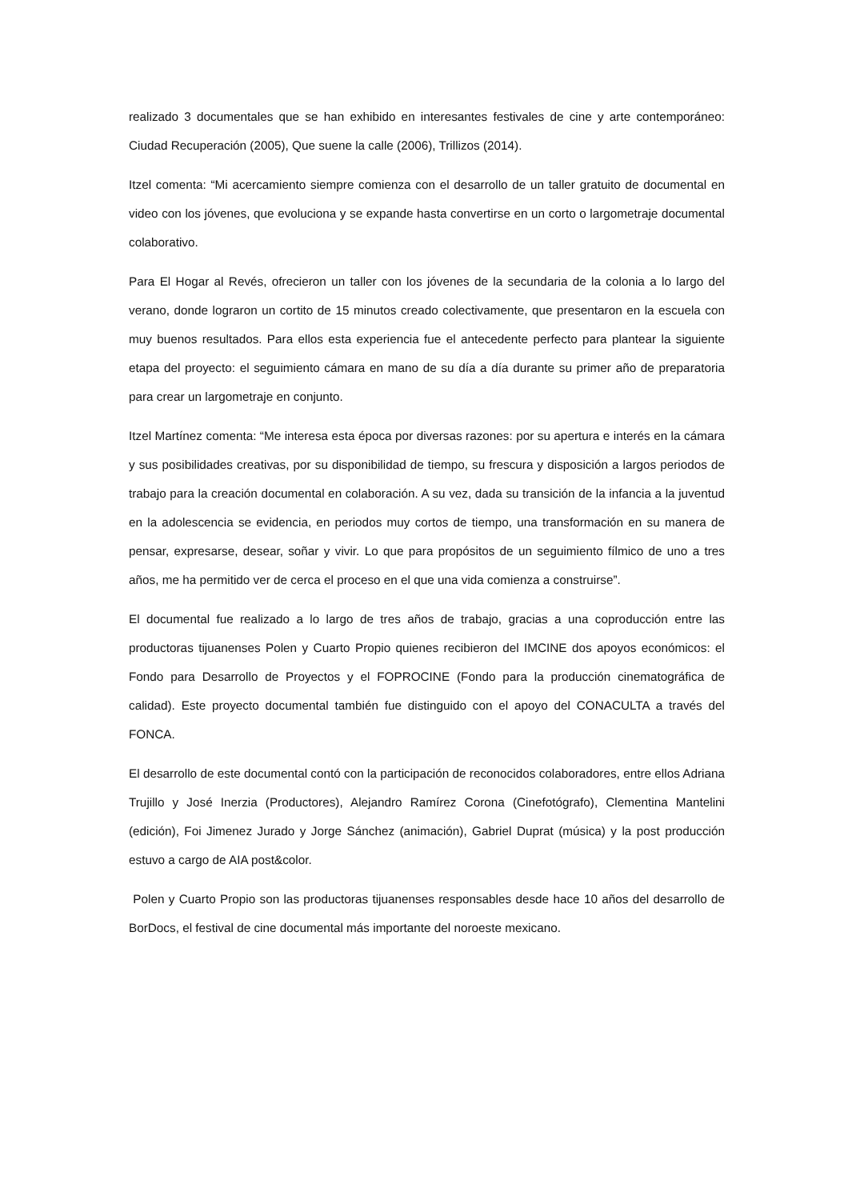realizado 3 documentales que se han exhibido en interesantes festivales de cine y arte contemporáneo: Ciudad Recuperación (2005), Que suene la calle (2006), Trillizos (2014).
Itzel comenta: “Mi acercamiento siempre comienza con el desarrollo de un taller gratuito de documental en video con los jóvenes, que evoluciona y se expande hasta convertirse en un corto o largometraje documental colaborativo.
Para El Hogar al Revés, ofrecieron un taller con los jóvenes de la secundaria de la colonia a lo largo del verano, donde lograron un cortito de 15 minutos creado colectivamente, que presentaron en la escuela con muy buenos resultados. Para ellos esta experiencia fue el antecedente perfecto para plantear la siguiente etapa del proyecto: el seguimiento cámara en mano de su día a día durante su primer año de preparatoria para crear un largometraje en conjunto.
Itzel Martínez comenta: “Me interesa esta época por diversas razones: por su apertura e interés en la cámara y sus posibilidades creativas, por su disponibilidad de tiempo, su frescura y disposición a largos periodos de trabajo para la creación documental en colaboración. A su vez, dada su transición de la infancia a la juventud en la adolescencia se evidencia, en periodos muy cortos de tiempo, una transformación en su manera de pensar, expresarse, desear, soñar y vivir. Lo que para propósitos de un seguimiento fílmico de uno a tres años, me ha permitido ver de cerca el proceso en el que una vida comienza a construirse”.
El documental fue realizado a lo largo de tres años de trabajo, gracias a una coproducción entre las productoras tijuanenses Polen y Cuarto Propio quienes recibieron del IMCINE dos apoyos económicos: el Fondo para Desarrollo de Proyectos y el FOPROCINE (Fondo para la producción cinematográfica de calidad). Este proyecto documental también fue distinguido con el apoyo del CONACULTA a través del FONCA.
El desarrollo de este documental contó con la participación de reconocidos colaboradores, entre ellos Adriana Trujillo y José Inerzia (Productores), Alejandro Ramírez Corona (Cinefotógrafo), Clementina Mantelini (edición), Foi Jimenez Jurado y Jorge Sánchez (animación), Gabriel Duprat (música) y la post producción estuvo a cargo de AIA post&color.
Polen y Cuarto Propio son las productoras tijuanenses responsables desde hace 10 años del desarrollo de BorDocs, el festival de cine documental más importante del noroeste mexicano.